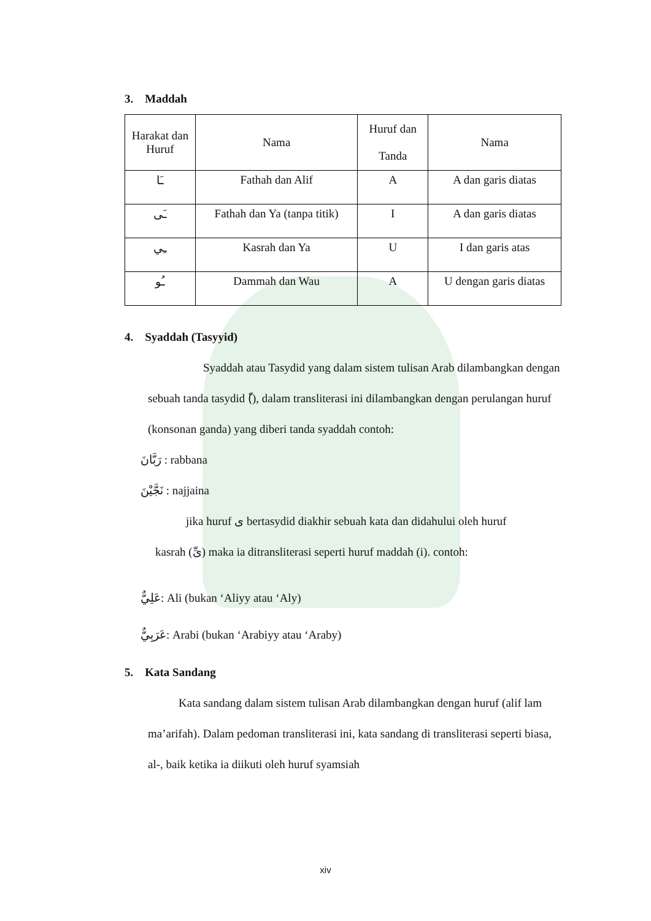3. Maddah
| Harakat dan Huruf | Nama | Huruf dan Tanda | Nama |
| ـَا | Fathah dan Alif | A | A dan garis diatas |
| ـَى | Fathah dan Ya (tanpa titik) | I | A dan garis diatas |
| ـِي | Kasrah dan Ya | U | I dan garis atas |
| ـُو | Dammah dan Wau | A | U dengan garis diatas |
4. Syaddah (Tasyyid)
Syaddah atau Tasydid yang dalam sistem tulisan Arab dilambangkan dengan sebuah tanda tasydid (ّ), dalam transliterasi ini dilambangkan dengan perulangan huruf (konsonan ganda) yang diberi tanda syaddah contoh:
رَبَّانَ : rabbana
نَجَّيْنَ : najjaina
jika huruf ى bertasydid diakhir sebuah kata dan didahului oleh huruf
kasrah (ىِّ) maka ia ditransliterasi seperti huruf maddah (i). contoh:
عَلِيٌّ: Ali (bukan ‘Aliyy atau ‘Aly)
عَرَبِيٌّ: Arabi (bukan ‘Arabiyy atau ‘Araby)
5. Kata Sandang
Kata sandang dalam sistem tulisan Arab dilambangkan dengan huruf (alif lam ma’arifah). Dalam pedoman transliterasi ini, kata sandang di transliterasi seperti biasa, al-, baik ketika ia diikuti oleh huruf syamsiah
xiv